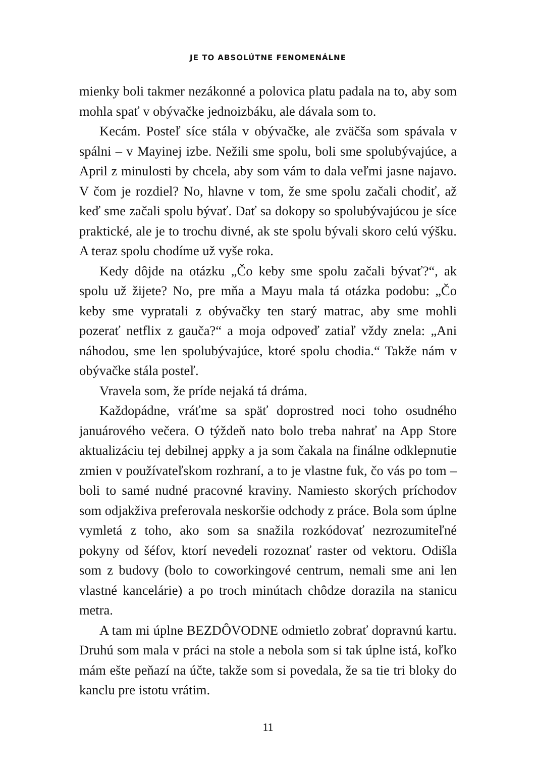JE TO ABSOLÚTNE FENOMENÁLNE
mienky boli takmer nezákonné a polovica platu padala na to, aby som mohla spať v obývačke jednoizbáku, ale dávala som to.
Kecám. Posteľ síce stála v obývačke, ale zväčša som spávala v spálni – v Mayinej izbe. Nežili sme spolu, boli sme spolubývajúce, a April z minulosti by chcela, aby som vám to dala veľmi jasne najavo. V čom je rozdiel? No, hlavne v tom, že sme spolu začali chodiť, až keď sme začali spolu bývať. Dať sa dokopy so spolubývajúcou je síce praktické, ale je to trochu divné, ak ste spolu bývali skoro celú výšku. A teraz spolu chodíme už vyše roka.
Kedy dôjde na otázku „Čo keby sme spolu začali bývať?“, ak spolu už žijete? No, pre mňa a Mayu mala tá otázka podobu: „Čo keby sme vypratali z obývačky ten starý matrac, aby sme mohli pozerať netflix z gauča?“ a moja odpoveď zatiaľ vždy znela: „Ani náhodou, sme len spolubývajúce, ktoré spolu chodia.“ Takže nám v obývačke stála posteľ.
Vravela som, že príde nejaká tá dráma.
Každopádne, vráťme sa späť doprostred noci toho osudného januárového večera. O týždeň nato bolo treba nahrať na App Store aktualizáciu tej debilnej appky a ja som čakala na finálne odklepnutie zmien v používateľskom rozhraní, a to je vlastne fuk, čo vás po tom – boli to samé nudné pracovné kraviny. Namiesto skorých príchodov som odjakživa preferovala neskoršie odchody z práce. Bola som úplne vymletá z toho, ako som sa snažila rozkódovať nezrozumiteľné pokyny od šéfov, ktorí nevedeli rozoznať raster od vektoru. Odišla som z budovy (bolo to coworkingové centrum, nemali sme ani len vlastné kancelárie) a po troch minútach chôdze dorazila na stanicu metra.
A tam mi úplne BEZDÔVODNE odmietlo zobrať dopravnú kartu. Druhú som mala v práci na stole a nebola som si tak úplne istá, koľko mám ešte peňazí na účte, takže som si povedala, že sa tie tri bloky do kanclu pre istotu vrátim.
11